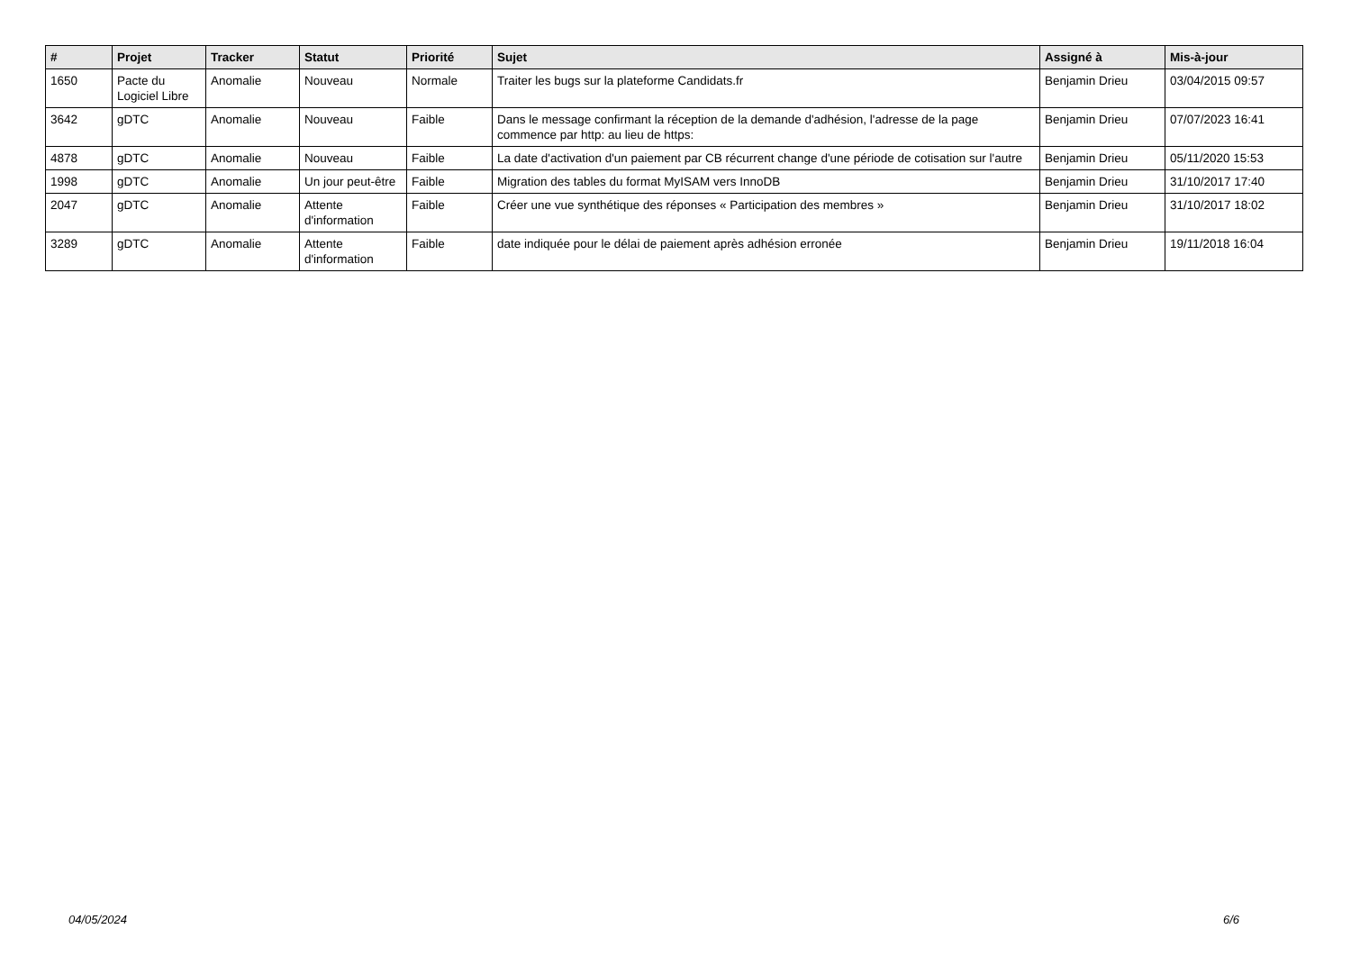| # | Projet | Tracker | Statut | Priorité | Sujet | Assigné à | Mis-à-jour |
| --- | --- | --- | --- | --- | --- | --- | --- |
| 1650 | Pacte du Logiciel Libre | Anomalie | Nouveau | Normale | Traiter les bugs sur la plateforme Candidats.fr | Benjamin Drieu | 03/04/2015 09:57 |
| 3642 | gDTC | Anomalie | Nouveau | Faible | Dans le message confirmant la réception de la demande d'adhésion, l'adresse de la page commence par http: au lieu de https: | Benjamin Drieu | 07/07/2023 16:41 |
| 4878 | gDTC | Anomalie | Nouveau | Faible | La date d'activation d'un paiement par CB récurrent change d'une période de cotisation sur l'autre | Benjamin Drieu | 05/11/2020 15:53 |
| 1998 | gDTC | Anomalie | Un jour peut-être | Faible | Migration des tables du format MyISAM vers InnoDB | Benjamin Drieu | 31/10/2017 17:40 |
| 2047 | gDTC | Anomalie | Attente d'information | Faible | Créer une vue synthétique des réponses « Participation des membres » | Benjamin Drieu | 31/10/2017 18:02 |
| 3289 | gDTC | Anomalie | Attente d'information | Faible | date indiquée pour le délai de paiement après adhésion erronée | Benjamin Drieu | 19/11/2018 16:04 |
04/05/2024 6/6